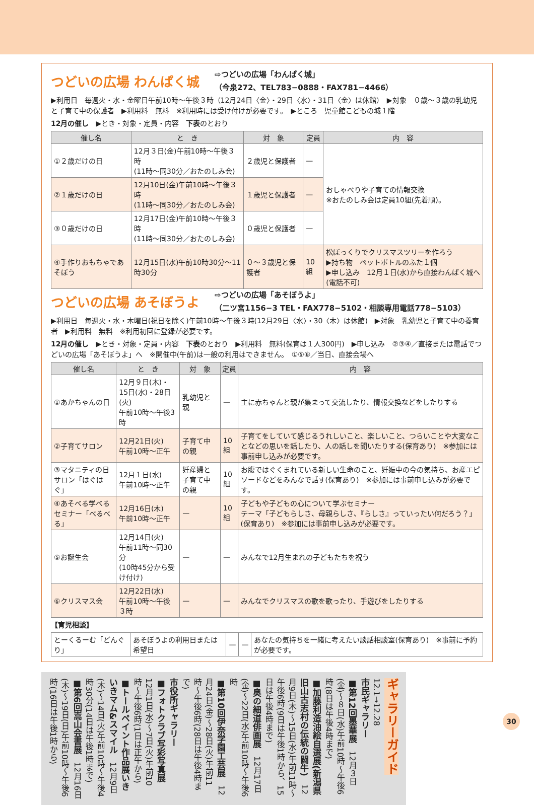つどいの広場 わんぱく城
⇨つどいの広場「わんぱく城」
（今泉272、TEL783−0888・FAX781−4466）
▶利用日　毎週火・水・金曜日午前10時〜午後３時（12月24日〈金〉・29日〈水〉・31日〈金〉は休館）　▶対象　０歳〜３歳の乳幼児と子育て中の保護者　▶利用料　無料　※利用時には受け付けが必要です。　▶ところ　児童館こどもの城１階
12月の催し　▶とき・対象・定員・内容　下表のとおり
| 催し名 | と き | 対 象 | 定員 | 内 容 |
| --- | --- | --- | --- | --- |
| ①２歳だけの日 | 12月３日(金)午前10時〜午後３時 (11時〜同30分／おたのしみ会) | ２歳児と保護者 | — | おしゃべりや子育ての情報交換 ※おたのしみ会は定員10組(先着順)。 |
| ②１歳だけの日 | 12月10日(金)午前10時〜午後３時 (11時〜同30分／おたのしみ会) | １歳児と保護者 | — | |
| ③０歳だけの日 | 12月17日(金)午前10時〜午後３時 (11時〜同30分／おたのしみ会) | ０歳児と保護者 | — | |
| ④手作りおもちゃであそぼう | 12月15日(水)午前10時30分〜11時30分 | ０〜３歳児と保護者 | 10組 | 松ぼっくりでクリスマスツリーを作ろう ▶持ち物 ペットボトルのふた１個 ▶申し込み 12月１日(水)から直接わんぱく城へ(電話不可) |
つどいの広場 あそぼうよ
⇨つどいの広場「あそぼうよ」
（二ツ宮1156−3 TEL・FAX778−5102・相談専用電話778−5103）
▶利用日　毎週火・水・木曜日(祝日を除く)午前10時〜午後３時(12月29日〈水〉・30〈木〉は休館)　▶対象　乳幼児と子育て中の養育者　▶利用料　無料　※利用初回に登録が必要です。
12月の催し　▶とき・対象・定員・内容　下表のとおり　▶利用料　無料(保育は１人300円)　▶申し込み　②③④／直接または電話でつどいの広場「あそぼうよ」へ　※開催中(午前)は一般の利用はできません。　①⑤⑥／当日、直接会場へ
| 催し名 | と き | 対 象 | 定員 | 内 容 |
| --- | --- | --- | --- | --- |
| ①あかちゃんの日 | 12月９日(木)・15日(水)・28日(火) 午前10時〜午後3時 | 乳幼児と親 | — | 主に赤ちゃんと親が集まって交流したり、情報交換などをしたりする |
| ②子育てサロン | 12月21日(火) 午前10時〜正午 | 子育て中の親 | 10組 | 子育てをしていて感じるうれしいこと、楽しいこと、つらいことや大変なことなどの思いを話したり、人の話しを聞いたりする(保育あり) ※参加には事前申し込みが必要です。 |
| ③マタニティの日サロン「はぐはぐ」 | 12月１日(水) 午前10時〜正午 | 妊産婦と子育て中の親 | 10組 | お腹ではぐくまれている新しい生命のこと、妊娠中の今の気持ち、お産エピソードなどをみんなで話す(保育あり) ※参加には事前申し込みが必要です。 |
| ④あそべる学べるセミナー「べるべる」 | 12月16日(木) 午前10時〜正午 | — | 10組 | 子どもや子どもの心について学ぶセミナー テーマ「子どもらしさ、母親らしさ、『らしさ』っていったい何だろう？」(保育あり) ※参加には事前申し込みが必要です。 |
| ⑤お誕生会 | 12月14日(火) 午前11時〜同30分 (10時45分から受け付け) | — | — | みんなで12月生まれの子どもたちを祝う |
| ⑥クリスマス会 | 12月22日(水) 午前10時〜午後３時 | — | — | みんなでクリスマスの歌を歌ったり、手遊びをしたりする |
【育児相談】
| とーくるーむ「どんぐり」 | あそぼうよの利用日または希望日 | — | — | あなたの気持ちを一緒に考えたい談話相談室(保育あり) ※事前に予約が必要です。 |
ギャラリーガイド 12.1→12.28
市民ギャラリー
■第12回墨華展　12月３日(金)〜８日(水)午前10時〜午後6時(8日は午後4時まで)
■加藤利造油絵自選展(新潟県旧山古志村の伝統の闘牛)　12月9日(木)〜15日(水)午前11時〜午後6時(9日は午後1時から、15日は午後4時まで)
■奥の細道俳画展　12月17日(金)〜22日(水)午前10時〜午後6時
■第10回伊奈学園工芸展　12月24日(金)〜28日(火)午前11時〜午後6時(28日は午後4時まで)
市役所ギャラリー
■フォトクラブ写彩写真展　12月1日(水)〜7日(火)午前10時〜午後6時(1日は正午から)
■トールペイント作品展いきいきマム&スマイル　12月9日(木)〜14日(火)午前10時〜午後4時30分(14日は午後1時まで)
■第6回嵩山会書展　12月16日(木)〜19日(日)午前10時〜午後6時(16日は午後1時から)
30